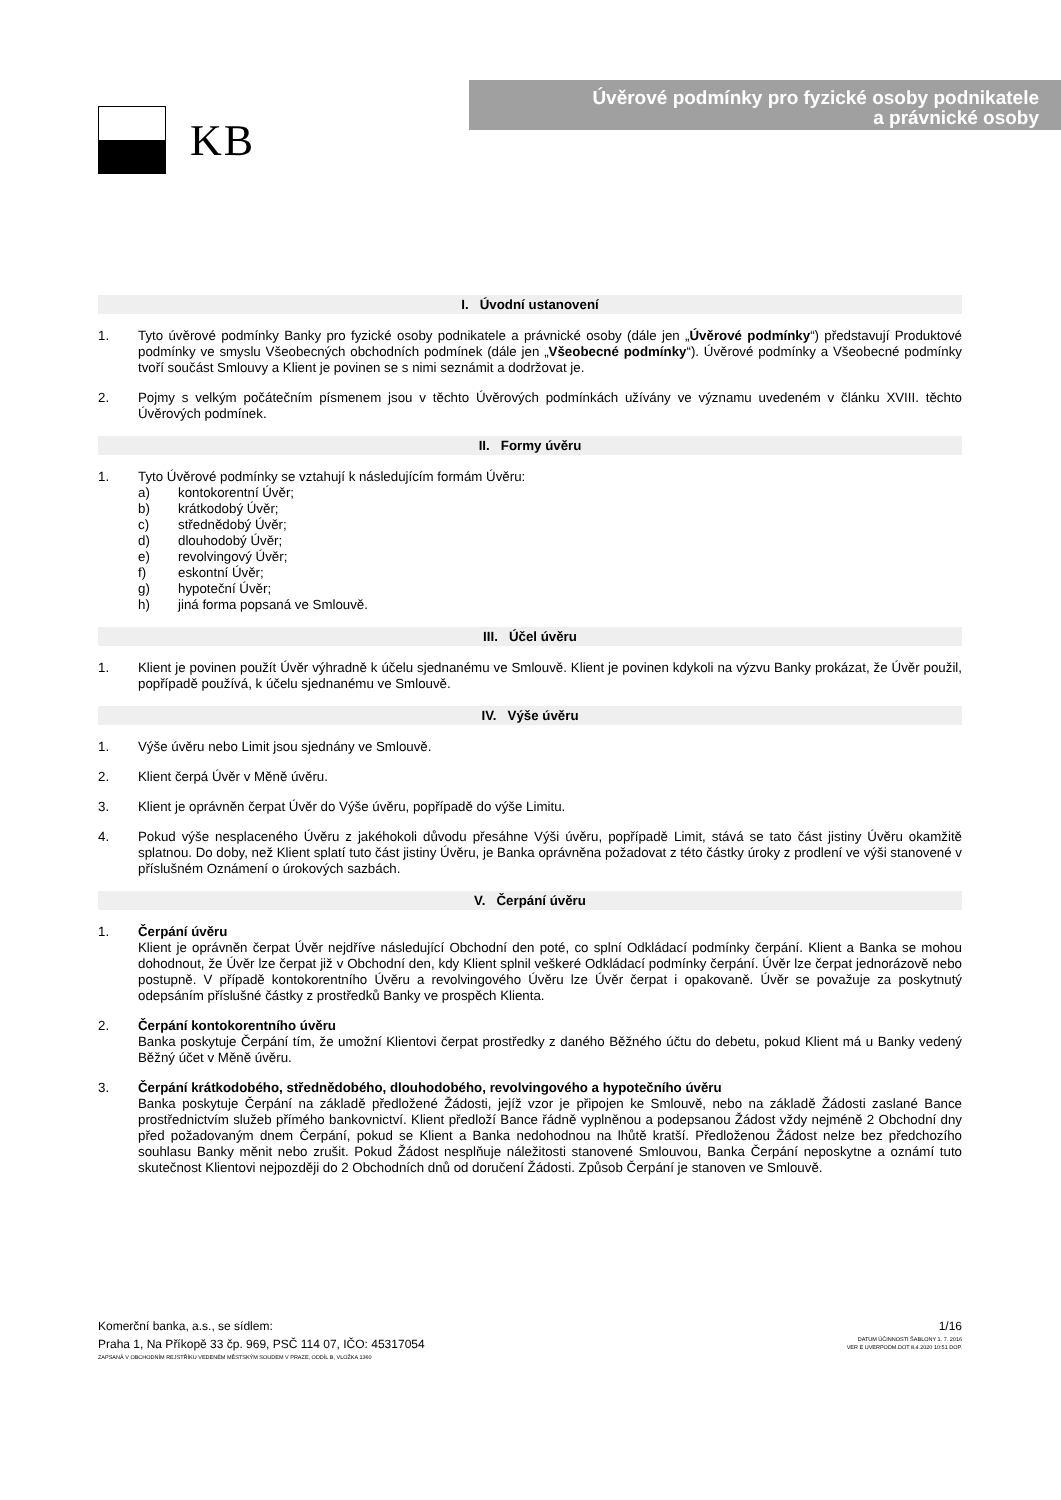KB
Úvěrové podmínky pro fyzické osoby podnikatele
a právnické osoby
I. Úvodní ustanovení
1. Tyto úvěrové podmínky Banky pro fyzické osoby podnikatele a právnické osoby (dále jen „Úvěrové podmínky“) představují Produktové podmínky ve smyslu Všeobecných obchodních podmínek (dále jen „Všeobecné podmínky“). Úvěrové podmínky a Všeobecné podmínky tvoří součást Smlouvy a Klient je povinen se s nimi seznámit a dodržovat je.
2. Pojmy s velkým počátečním písmenem jsou v těchto Úvěrových podmínkách užívány ve významu uvedeném v článku XVIII. těchto Úvěrových podmínek.
II. Formy úvěru
1. Tyto Úvěrové podmínky se vztahují k následujícím formám Úvěru:
a) kontokorentní Úvěr;
b) krátkodobý Úvěr;
c) střednědobý Úvěr;
d) dlouhodobý Úvěr;
e) revolvingový Úvěr;
f) eskontní Úvěr;
g) hypoteční Úvěr;
h) jiná forma popsaná ve Smlouvě.
III. Účel úvěru
1. Klient je povinen použít Úvěr výhradně k účelu sjednanému ve Smlouvě. Klient je povinen kdykoli na výzvu Banky prokázat, že Úvěr použil, popřípadě používá, k účelu sjednanému ve Smlouvě.
IV. Výše úvěru
1. Výše úvěru nebo Limit jsou sjednány ve Smlouvě.
2. Klient čerpá Úvěr v Měně úvěru.
3. Klient je oprávněn čerpat Úvěr do Výše úvěru, popřípadě do výše Limitu.
4. Pokud výše nesplaceného Úvěru z jakéhokoli důvodu přesáhne Výši úvěru, popřípadě Limit, stává se tato část jistiny Úvěru okamžitě splatnou. Do doby, než Klient splatí tuto část jistiny Úvěru, je Banka oprávněna požadovat z této částky úroky z prodlení ve výši stanovené v příslušném Oznámení o úrokových sazbách.
V. Čerpání úvěru
1. Čerpání úvěru
Klient je oprávněn čerpat Úvěr nejdříve následující Obchodní den poté, co splní Odkládací podmínky čerpání. Klient a Banka se mohou dohodnout, že Úvěr lze čerpat již v Obchodní den, kdy Klient splnil veškeré Odkládací podmínky čerpání. Úvěr lze čerpat jednorázově nebo postupně. V případě kontokorentního Úvěru a revolvingového Úvěru lze Úvěr čerpat i opakovaně. Úvěr se považuje za poskytnutý odepsáním příslušné částky z prostředků Banky ve prospěch Klienta.
2. Čerpání kontokorentního úvěru
Banka poskytuje Čerpání tím, že umožní Klientovi čerpat prostředky z daného Běžného účtu do debetu, pokud Klient má u Banky vedený Běžný účet v Měně úvěru.
3. Čerpání krátkodobého, střednědobého, dlouhodobého, revolvingového a hypotečního úvěru
Banka poskytuje Čerpání na základě předložené Žádosti, jejíž vzor je připojen ke Smlouvě, nebo na základě Žádosti zaslané Bance prostřednictvím služeb přímého bankovnictví. Klient předloží Bance řádně vyplněnou a podepsanou Žádost vždy nejméně 2 Obchodní dny před požadovaným dnem Čerpání, pokud se Klient a Banka nedohodnou na lhůtě kratší. Předloženou Žádost nelze bez předchozího souhlasu Banky měnit nebo zrušit. Pokud Žádost nesplňuje náležitosti stanovené Smlouvou, Banka Čerpání neposkytne a oznámí tuto skutečnost Klientovi nejpozději do 2 Obchodních dnů od doručení Žádosti. Způsob Čerpání je stanoven ve Smlouvě.
Komerční banka, a.s., se sídlem:
Praha 1, Na Příkopě 33 čp. 969, PSČ 114 07, IČO: 45317054
ZAPSANÁ V OBCHODNÍM REJSTŘÍKU VEDENÉM MĚSTSKÝM SOUDEM V PRAZE, ODDÍL B, VLOŽKA 1360
1/16
DATUM ÚČINNOSTI ŠABLONY 1. 7. 2016
VER E UVERPODM.DOT 8.4.2020 10:51 DOP.